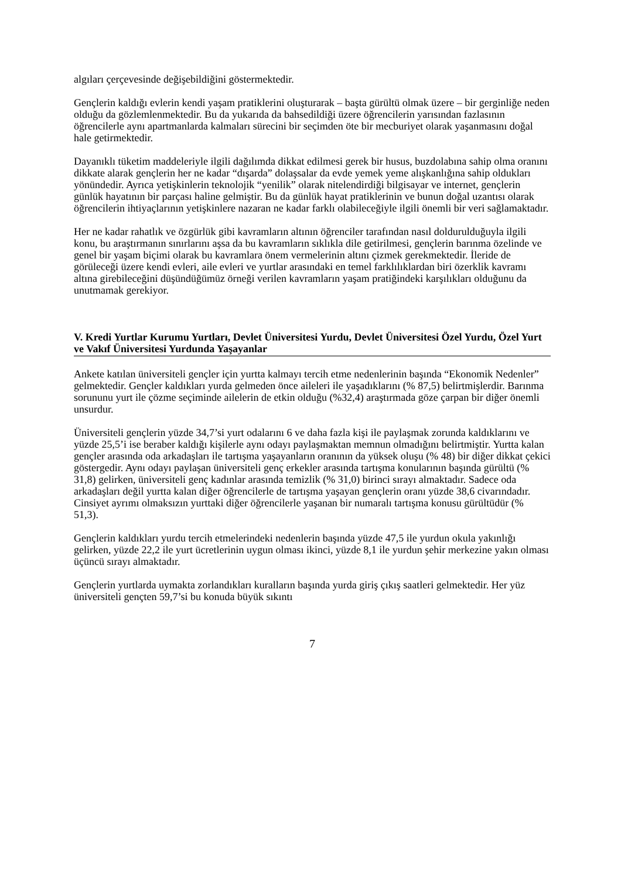algıları çerçevesinde değişebildiğini göstermektedir.
Gençlerin kaldığı evlerin kendi yaşam pratiklerini oluşturarak – başta gürültü olmak üzere – bir gerginliğe neden olduğu da gözlemlenmektedir. Bu da yukarıda da bahsedildiği üzere öğrencilerin yarısından fazlasının öğrencilerle aynı apartmanlarda kalmaları sürecini bir seçimden öte bir mecburiyet olarak yaşanmasını doğal hale getirmektedir.
Dayanıklı tüketim maddeleriyle ilgili dağılımda dikkat edilmesi gerek bir husus, buzdolabına sahip olma oranını dikkate alarak gençlerin her ne kadar “dışarda” dolaşsalar da evde yemek yeme alışkanlığına sahip oldukları yönündedir. Ayrıca yetişkinlerin teknolojik “yenilik” olarak nitelendirdiği bilgisayar ve internet, gençlerin günlük hayatının bir parçası haline gelmiştir. Bu da günlük hayat pratiklerinin ve bunun doğal uzantısı olarak öğrencilerin ihtiyaçlarının yetişkinlere nazaran ne kadar farklı olabileceğiyle ilgili önemli bir veri sağlamaktadır.
Her ne kadar rahatlık ve özgürlük gibi kavramların altının öğrenciler tarafından nasıl doldurulduğuyla ilgili konu, bu araştırmanın sınırlarını aşsa da bu kavramların sıklıkla dile getirilmesi, gençlerin barınma özelinde ve genel bir yaşam biçimi olarak bu kavramlara önem vermelerinin altını çizmek gerekmektedir. İleride de görüleceği üzere kendi evleri, aile evleri ve yurtlar arasındaki en temel farklılıklardan biri özerklik kavramı altına girebileceğini düşündüğümüz örneği verilen kavramların yaşam pratiğindeki karşılıkları olduğunu da unutmamak gerekiyor.
V. Kredi Yurtlar Kurumu Yurtları, Devlet Üniversitesi Yurdu, Devlet Üniversitesi Özel Yurdu, Özel Yurt ve Vakıf Üniversitesi Yurdunda Yaşayanlar
Ankete katılan üniversiteli gençler için yurtta kalmayı tercih etme nedenlerinin başında “Ekonomik Nedenler” gelmektedir. Gençler kaldıkları yurda gelmeden önce aileleri ile yaşadıklarını (% 87,5) belirtmişlerdir. Barınma sorununu yurt ile çözme seçiminde ailelerin de etkin olduğu (%32,4) araştırmada göze çarpan bir diğer önemli unsurdur.
Üniversiteli gençlerin yüzde 34,7’si yurt odalarını 6 ve daha fazla kişi ile paylaşmak zorunda kaldıklarını ve yüzde 25,5’i ise beraber kaldığı kişilerle aynı odayı paylaşmaktan memnun olmadığını belirtmiştir. Yurtta kalan gençler arasında oda arkadaşları ile tartışma yaşayanların oranının da yüksek oluşu (% 48) bir diğer dikkat çekici göstergedir. Aynı odayı paylaşan üniversiteli genç erkekler arasında tartışma konularının başında gürültü (% 31,8) gelirken, üniversiteli genç kadınlar arasında temizlik (% 31,0) birinci sırayı almaktadır. Sadece oda arkadaşları değil yurtta kalan diğer öğrencilerle de tartışma yaşayan gençlerin oranı yüzde 38,6 civarındadır. Cinsiyet ayrımı olmaksızın yurttaki diğer öğrencilerle yaşanan bir numaralı tartışma konusu gürültüdür (% 51,3).
Gençlerin kaldıkları yurdu tercih etmelerindeki nedenlerin başında yüzde 47,5 ile yurdun okula yakınlığı gelirken, yüzde 22,2 ile yurt ücretlerinin uygun olması ikinci, yüzde 8,1 ile yurdun şehir merkezine yakın olması üçüncü sırayı almaktadır.
Gençlerin yurtlarda uymakta zorlandıkları kuralların başında yurda giriş çıkış saatleri gelmektedir. Her yüz üniversiteli gençten 59,7’si bu konuda büyük sıkıntı
7